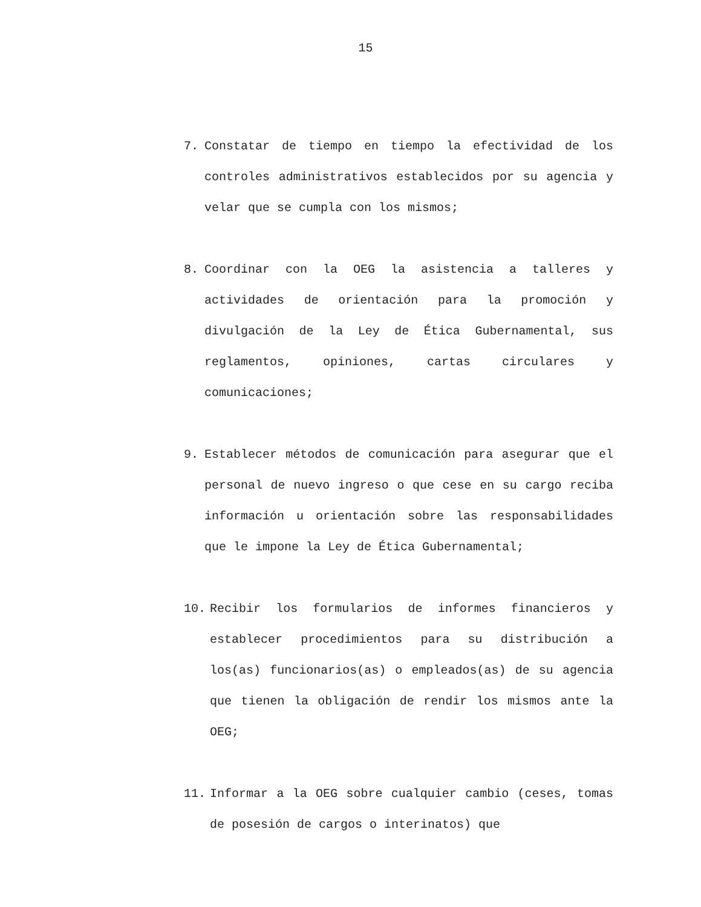15
7. Constatar de tiempo en tiempo la efectividad de los controles administrativos establecidos por su agencia y velar que se cumpla con los mismos;
8. Coordinar con la OEG la asistencia a talleres y actividades de orientación para la promoción y divulgación de la Ley de Ética Gubernamental, sus reglamentos, opiniones, cartas circulares y comunicaciones;
9. Establecer métodos de comunicación para asegurar que el personal de nuevo ingreso o que cese en su cargo reciba información u orientación sobre las responsabilidades que le impone la Ley de Ética Gubernamental;
10. Recibir los formularios de informes financieros y establecer procedimientos para su distribución a los(as) funcionarios(as) o empleados(as) de su agencia que tienen la obligación de rendir los mismos ante la OEG;
11. Informar a la OEG sobre cualquier cambio (ceses, tomas de posesión de cargos o interinatos) que